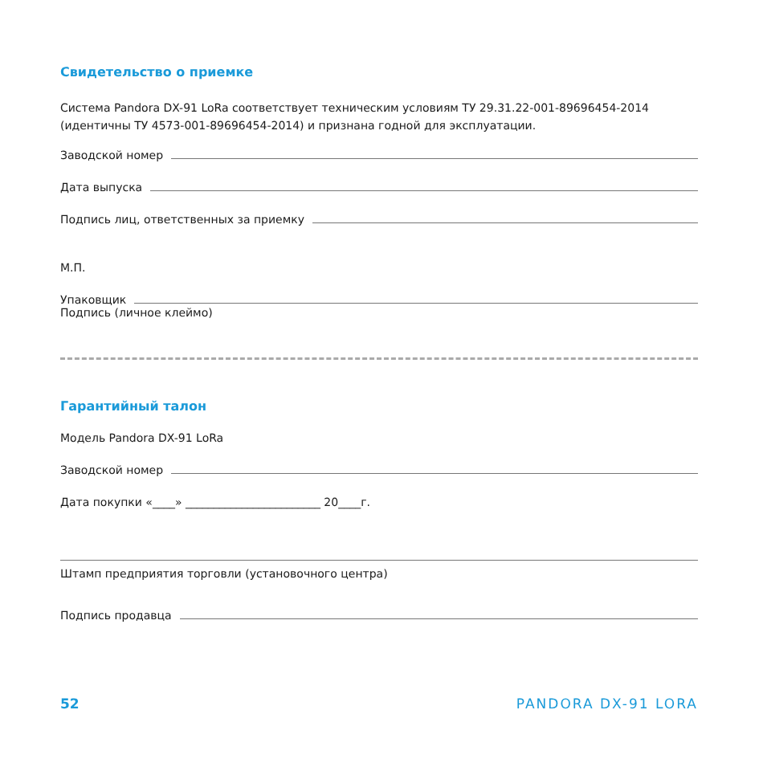Свидетельство о приемке
Система Pandora DX-91 LoRa соответствует техническим условиям ТУ 29.31.22-001-89696454-2014 (идентичны ТУ 4573-001-89696454-2014) и признана годной для эксплуатации.
Заводской номер
Дата выпуска
Подпись лиц, ответственных за приемку
М.П.
Упаковщик
Подпись (личное клеймо)
Гарантийный талон
Модель Pandora DX-91 LoRa
Заводской номер
Дата покупки «____» ________________________ 20____г.
Штамп предприятия торговли (установочного центра)
Подпись продавца
52 PANDORA DX-91 LORA